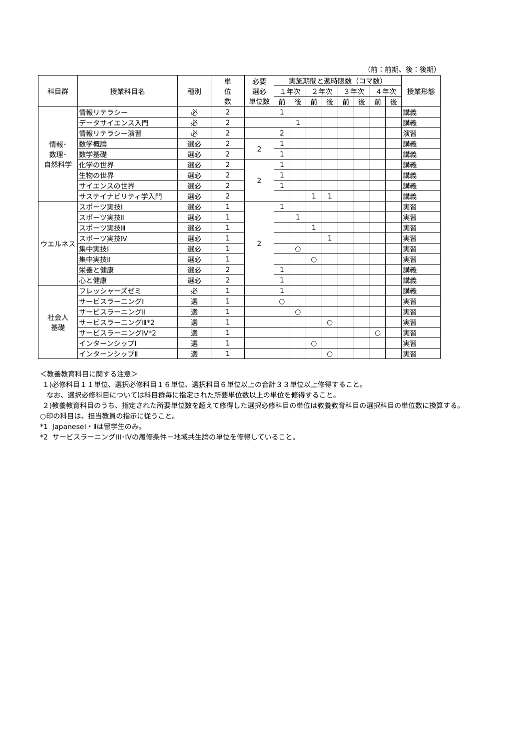（前：前期、後：後期）
| 科目群 | 授業科目名 | 種別 | 単 位 数 | 必要 選必 単位数 | 実施期間と週時限数（コマ数） | | | | | | | | 授業形態 |
| --- | --- | --- | --- | --- | --- | --- | --- | --- | --- | --- | --- | --- | --- |
| | | | | | １年次 | | ２年次 | | ３年次 | | ４年次 | | |
| | | | | | 前 | 後 | 前 | 後 | 前 | 後 | 前 | 後 | |
| 情報･ 数理･ 自然科学 | 情報リテラシー | 必 | 2 | | 1 | | | | | | | | 講義 |
| | データサイエンス入門 | 必 | 2 | | | 1 | | | | | | | 講義 |
| | 情報リテラシー演習 | 必 | 2 | | 2 | | | | | | | | 演習 |
| | 数学概論 | 選必 | 2 | 2 | 1 | | | | | | | | 講義 |
| | 数学基礎 | 選必 | 2 | | 1 | | | | | | | | 講義 |
| | 化学の世界 | 選必 | 2 | 2 | 1 | | | | | | | | 講義 |
| | 生物の世界 | 選必 | 2 | | 1 | | | | | | | | 講義 |
| | サイエンスの世界 | 選必 | 2 | | 1 | | | | | | | | 講義 |
| | サステイナビリティ学入門 | 選必 | 2 | | | | 1 | 1 | | | | | 講義 |
| ウエルネス | スポーツ実技Ⅰ | 選必 | 1 | 2 | 1 | | | | | | | | 実習 |
| | スポーツ実技Ⅱ | 選必 | 1 | | | 1 | | | | | | | 実習 |
| | スポーツ実技Ⅲ | 選必 | 1 | | | | 1 | | | | | | 実習 |
| | スポーツ実技Ⅳ | 選必 | 1 | | | | | 1 | | | | | 実習 |
| | 集中実技Ⅰ | 選必 | 1 | | | ○ | | | | | | | 実習 |
| | 集中実技Ⅱ | 選必 | 1 | | | | ○ | | | | | | 実習 |
| | 栄養と健康 | 選必 | 2 | | 1 | | | | | | | | 講義 |
| | 心と健康 | 選必 | 2 | | 1 | | | | | | | | 講義 |
| 社会人 基礎 | フレッシャーズゼミ | 必 | 1 | | 1 | | | | | | | | 講義 |
| | サービスラーニングⅠ | 選 | 1 | | ○ | | | | | | | | 実習 |
| | サービスラーニングⅡ | 選 | 1 | | | ○ | | | | | | | 実習 |
| | サービスラーニングⅢ*2 | 選 | 1 | | | | | ○ | | | | | 実習 |
| | サービスラーニングⅣ*2 | 選 | 1 | | | | | | | | ○ | | 実習 |
| | インターンシップⅠ | 選 | 1 | | | | ○ | | | | | | 実習 |
| | インターンシップⅡ | 選 | 1 | | | | | ○ | | | | | 実習 |
＜教養教育科目に関する注意＞
１)必修科目１１単位、選択必修科目１６単位、選択科目６単位以上の合計３３単位以上修得すること。
なお、選択必修科目については科目群毎に指定された所要単位数以上の単位を修得すること。
２)教養教育科目のうち、指定された所要単位数を超えて修得した選択必修科目の単位は教養教育科目の選択科目の単位数に換算する。
○印の科目は、担当教員の指示に従うこと。
*1 JapaneseⅠ・Ⅱは留学生のみ。
*2 サービスラーニングIII･IVの履修条件－地域共生論の単位を修得していること。